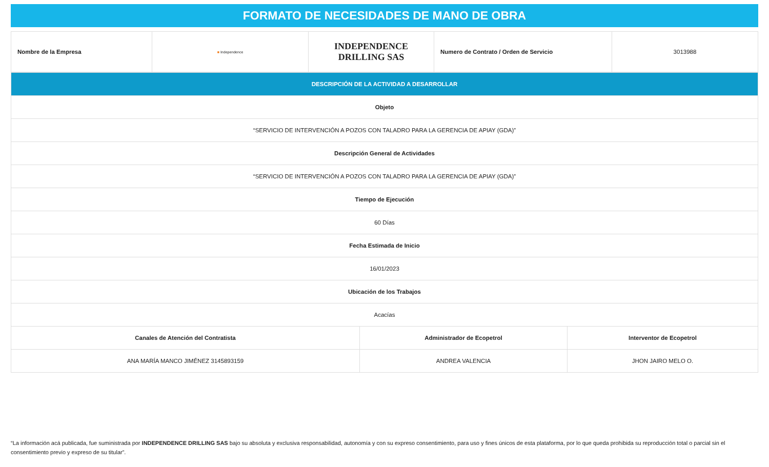FORMATO DE NECESIDADES DE MANO DE OBRA
| Nombre de la Empresa | ■ Independence | INDEPENDENCE DRILLING SAS | Numero de Contrato / Orden de Servicio | 3013988 |
| DESCRIPCIÓN DE LA ACTIVIDAD A DESARROLLAR | | |
| --- | --- | --- |
| Objeto | | |
| “SERVICIO DE INTERVENCIÓN A POZOS CON TALADRO PARA LA GERENCIA DE APIAY (GDA)” | | |
| Descripción General de Actividades | | |
| “SERVICIO DE INTERVENCIÓN A POZOS CON TALADRO PARA LA GERENCIA DE APIAY (GDA)” | | |
| Tiempo de Ejecución | | |
| 60 Días | | |
| Fecha Estimada de Inicio | | |
| 16/01/2023 | | |
| Ubicación de los Trabajos | | |
| Acacías | | |
| Canales de Atención del Contratista | Administrador de Ecopetrol | Interventor de Ecopetrol |
| ANA MARÍA MANCO JIMÉNEZ 3145893159 | ANDREA VALENCIA | JHON JAIRO MELO O. |
“La información acá publicada, fue suministrada por INDEPENDENCE DRILLING SAS bajo su absoluta y exclusiva responsabilidad, autonomía y con su expreso consentimiento, para uso y fines únicos de esta plataforma, por lo que queda prohibida su reproducción total o parcial sin el consentimiento previo y expreso de su titular”.